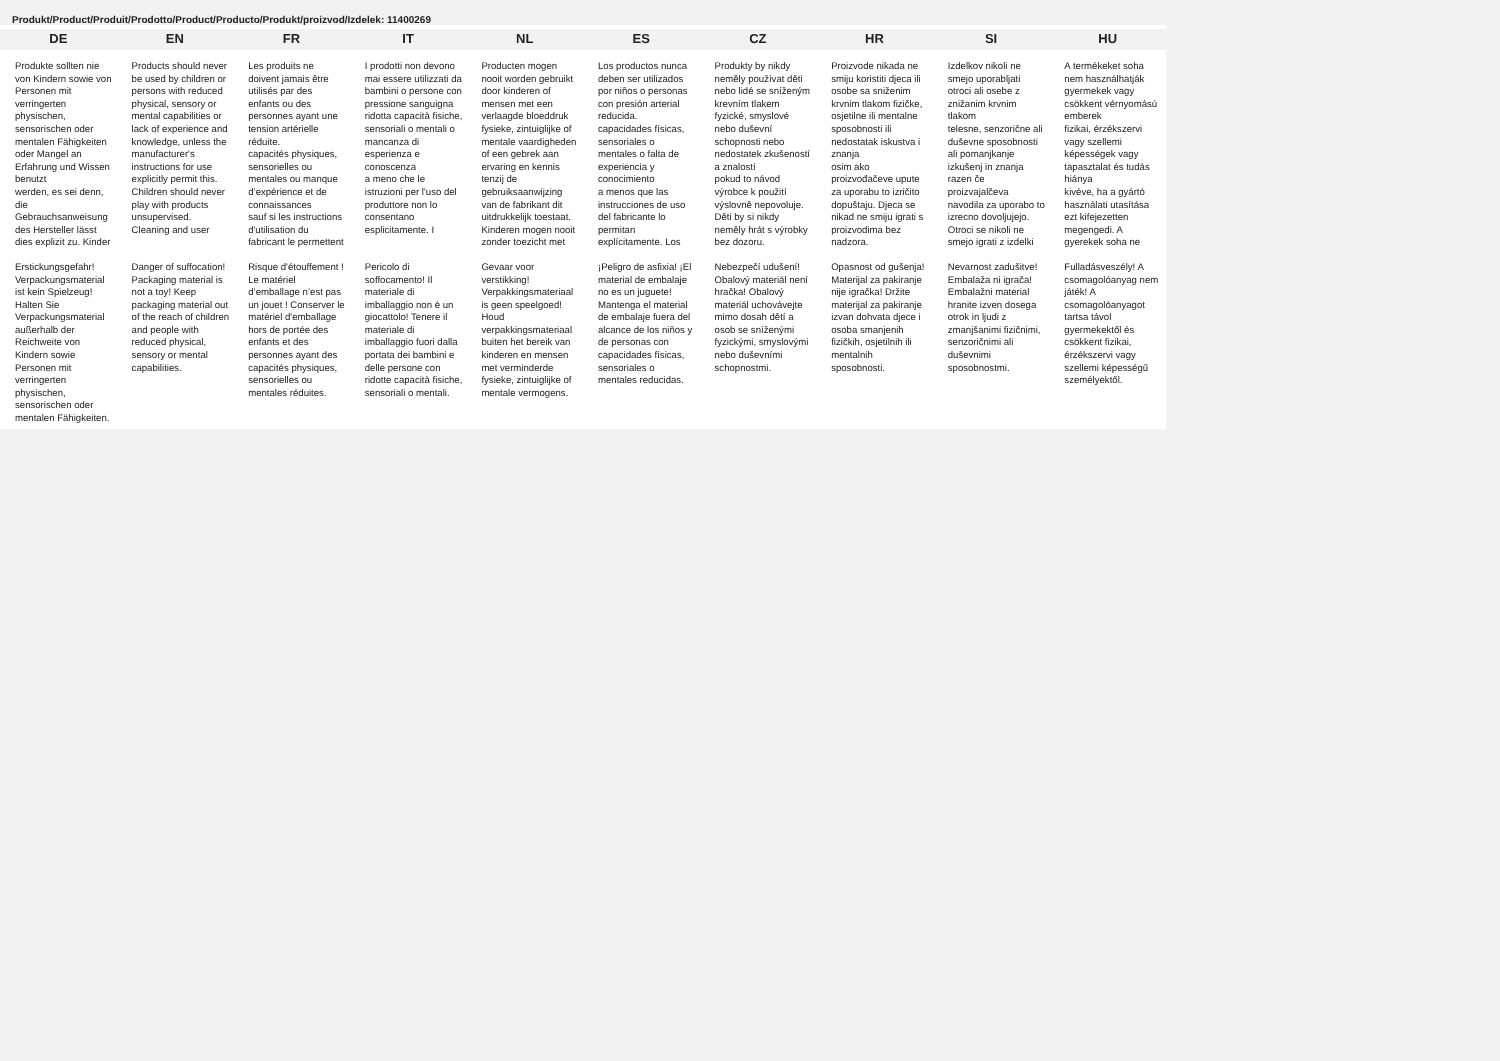Produkt/Product/Produit/Prodotto/Product/Producto/Produkt/proizvod/Izdelek: 11400269
| DE | EN | FR | IT | NL | ES | CZ | HR | SI | HU |
| --- | --- | --- | --- | --- | --- | --- | --- | --- | --- |
| Produkte sollten nie von Kindern sowie von Personen mit verringerten physischen, sensorischen oder mentalen Fähigkeiten oder Mangel an Erfahrung und Wissen benutzt werden, es sei denn, die Gebrauchsanweisung des Hersteller lässt dies explizit zu. Kinder | Products should never be used by children or persons with reduced physical, sensory or mental capabilities or lack of experience and knowledge, unless the manufacturer's instructions for use explicitly permit this. Children should never play with products unsupervised. Cleaning and user | Les produits ne doivent jamais être utilisés par des enfants ou des personnes ayant une tension artérielle réduite. capacités physiques, sensorielles ou mentales ou manque d’expérience et de connaissances sauf si les instructions d'utilisation du fabricant le permettent | I prodotti non devono mai essere utilizzati da bambini o persone con pressione sanguigna ridotta capacità fisiche, sensoriali o mentali o mancanza di esperienza e conoscenza a meno che le istruzioni per l'uso del produttore non lo consentano esplicitamente. I | Producten mogen nooit worden gebruikt door kinderen of mensen met een verlaagde bloeddruk fysieke, zintuiglijke of mentale vaardigheden of een gebrek aan ervaring en kennis tenzij de gebruiksaanwijzing van de fabrikant dit uitdrukkelijk toestaat. Kinderen mogen nooit zonder toezicht met | Los productos nunca deben ser utilizados por niños o personas con presión arterial reducida. capacidades físicas, sensoriales o mentales o falta de experiencia y conocimiento a menos que las instrucciones de uso del fabricante lo permitan explícitamente. Los | Produkty by nikdy neměly používat děti nebo lidé se sníženým krevním tlakem fyzické, smyslové nebo duševní schopnosti nebo nedostatek zkušeností a znalostí pokud to návod výrobce k použití výslovně nepovoluje. Děti by si nikdy neměly hrát s výrobky bez dozoru. | Proizvode nikada ne smiju koristiti djeca ili osobe sa sniženim krvnim tlakom fizičke, osjetilne ili mentalne sposobnosti ili nedostatak iskustva i znanja osim ako proizvođačeve upute za uporabu to izričito dopuštaju. Djeca se nikad ne smiju igrati s proizvodima bez nadzora. | Izdelkov nikoli ne smejo uporabljati otroci ali osebe z znižanim krvnim tlakom telesne, senzorične ali duševne sposobnosti ali pomanjkanje izkušenj in znanja razen če proizvajalčeva navodila za uporabo to izrecno dovoljujejo. Otroci se nikoli ne smejo igrati z izdelki | A termékeket soha nem használhatják gyermekek vagy csökkent vérnyomású emberek fizikai, érzékszervi vagy szellemi képességek vagy tapasztalat és tudás hiánya kivéve, ha a gyártó használati utasítása ezt kifejezetten megengedi. A gyerekek soha ne |
| Erstickungsgefahr! Verpackungsmaterial ist kein Spielzeug! Halten Sie Verpackungsmaterial außerhalb der Reichweite von Kindern sowie Personen mit verringerten physischen, sensorischen oder mentalen Fähigkeiten. | Danger of suffocation! Packaging material is not a toy! Keep packaging material out of the reach of children and people with reduced physical, sensory or mental capabilities. | Risque d'étouffement ! Le matériel d’emballage n’est pas un jouet ! Conserver le matériel d'emballage hors de portée des enfants et des personnes ayant des capacités physiques, sensorielles ou mentales réduites. | Pericolo di soffocamento! Il materiale di imballaggio non è un giocattolo! Tenere il materiale di imballaggio fuori dalla portata dei bambini e delle persone con ridotte capacità fisiche, sensoriali o mentali. | Gevaar voor verstikking! Verpakkingsmateriaal is geen speelgoed! Houd verpakkingsmateriaal buiten het bereik van kinderen en mensen met verminderde fysieke, zintuiglijke of mentale vermogens. | ¡Peligro de asfixia! ¡El material de embalaje no es un juguete! Mantenga el material de embalaje fuera del alcance de los niños y de personas con capacidades físicas, sensoriales o mentales reducidas. | Nebezpečí udušení! Obalový materiál není hračka! Obalový materiál uchovávejte mimo dosah dětí a osob se sníženými fyzickými, smyslovými nebo duševními schopnostmi. | Opasnost od gušenja! Materijal za pakiranje nije igračka! Držite materijal za pakiranje izvan dohvata djece i osoba smanjenih fizičkih, osjetilnih ili mentalnih sposobnosti. | Nevarnost zadušitve! Embalaža ni igrača! Embalažni material hranite izven dosega otrok in ljudi z zmanjšanimi fizičnimi, senzoričnimi ali duševnimi sposobnostmi. | Fulladásveszély! A csomagolóanyag nem játék! A csomagolóanyagot tartsa távol gyermekektől és csökkent fizikai, érzékszervi vagy szellemi képességű személyektől. |